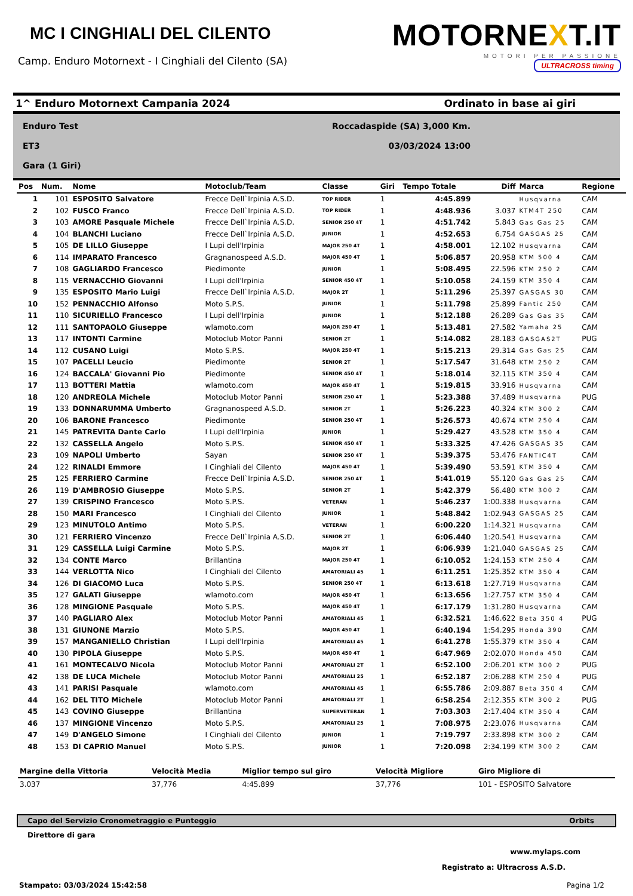MC I CINGHIALI DEL CILENTO
Camp. Enduro Motornext - I Cinghiali del Cilento (SA)
MOTORNEXT.IT
MOTORI PER PASSIONE
ULTRACROSS timing
1^ Enduro Motornext Campania 2024 Ordinato in base ai giri
Enduro Test
ET3
Gara (1 Giri)
Roccadaspide (SA) 3,000 Km.
03/03/2024 13:00
| Pos | Num. | Nome | Motoclub/Team | Classe | Giri | Tempo Totale | Diff | Marca | Regione |
| --- | --- | --- | --- | --- | --- | --- | --- | --- | --- |
| 1 | 101 | ESPOSITO Salvatore | Frecce Dell`Irpinia A.S.D. | TOP RIDER | 1 | 4:45.899 | | Husqvarna | CAM |
| 2 | 102 | FUSCO Franco | Frecce Dell`Irpinia A.S.D. | TOP RIDER | 1 | 4:48.936 | 3.037 | KTM4T 250 | CAM |
| 3 | 103 | AMORE Pasquale Michele | Frecce Dell`Irpinia A.S.D. | SENIOR 250 4T | 1 | 4:51.742 | 5.843 | Gas Gas 25 | CAM |
| 4 | 104 | BLANCHI Luciano | Frecce Dell`Irpinia A.S.D. | JUNIOR | 1 | 4:52.653 | 6.754 | GASGAS 25 | CAM |
| 5 | 105 | DE LILLO Giuseppe | I Lupi dell'Irpinia | MAJOR 250 4T | 1 | 4:58.001 | 12.102 | Husqvarna | CAM |
| 6 | 114 | IMPARATO Francesco | Gragnanospeed A.S.D. | MAJOR 450 4T | 1 | 5:06.857 | 20.958 | KTM 500 4 | CAM |
| 7 | 108 | GAGLIARDO Francesco | Piedimonte | JUNIOR | 1 | 5:08.495 | 22.596 | KTM 250 2 | CAM |
| 8 | 115 | VERNACCHIO Giovanni | I Lupi dell'Irpinia | SENIOR 450 4T | 1 | 5:10.058 | 24.159 | KTM 350 4 | CAM |
| 9 | 135 | ESPOSITO Mario Luigi | Frecce Dell`Irpinia A.S.D. | MAJOR 2T | 1 | 5:11.296 | 25.397 | GASGAS 30 | CAM |
| 10 | 152 | PENNACCHIO Alfonso | Moto S.P.S. | JUNIOR | 1 | 5:11.798 | 25.899 | Fantic 250 | CAM |
| 11 | 110 | SICURIELLO Francesco | I Lupi dell'Irpinia | JUNIOR | 1 | 5:12.188 | 26.289 | Gas Gas 35 | CAM |
| 12 | 111 | SANTOPAOLO Giuseppe | wlamoto.com | MAJOR 250 4T | 1 | 5:13.481 | 27.582 | Yamaha 25 | CAM |
| 13 | 117 | INTONTI Carmine | Motoclub Motor Panni | SENIOR 2T | 1 | 5:14.082 | 28.183 | GASGAS2T | PUG |
| 14 | 112 | CUSANO Luigi | Moto S.P.S. | MAJOR 250 4T | 1 | 5:15.213 | 29.314 | Gas Gas 25 | CAM |
| 15 | 107 | PACELLI Leucio | Piedimonte | SENIOR 2T | 1 | 5:17.547 | 31.648 | KTM 250 2 | CAM |
| 16 | 124 | BACCALA' Giovanni Pio | Piedimonte | SENIOR 450 4T | 1 | 5:18.014 | 32.115 | KTM 350 4 | CAM |
| 17 | 113 | BOTTERI Mattia | wlamoto.com | MAJOR 450 4T | 1 | 5:19.815 | 33.916 | Husqvarna | CAM |
| 18 | 120 | ANDREOLA Michele | Motoclub Motor Panni | SENIOR 250 4T | 1 | 5:23.388 | 37.489 | Husqvarna | PUG |
| 19 | 133 | DONNARUMMA Umberto | Gragnanospeed A.S.D. | SENIOR 2T | 1 | 5:26.223 | 40.324 | KTM 300 2 | CAM |
| 20 | 106 | BARONE Francesco | Piedimonte | SENIOR 250 4T | 1 | 5:26.573 | 40.674 | KTM 250 4 | CAM |
| 21 | 145 | PATREVITA Dante Carlo | I Lupi dell'Irpinia | JUNIOR | 1 | 5:29.427 | 43.528 | KTM 350 4 | CAM |
| 22 | 132 | CASSELLA Angelo | Moto S.P.S. | SENIOR 450 4T | 1 | 5:33.325 | 47.426 | GASGAS 35 | CAM |
| 23 | 109 | NAPOLI Umberto | Sayan | SENIOR 250 4T | 1 | 5:39.375 | 53.476 | FANTIC4T | CAM |
| 24 | 122 | RINALDI Emmore | I Cinghiali del Cilento | MAJOR 450 4T | 1 | 5:39.490 | 53.591 | KTM 350 4 | CAM |
| 25 | 125 | FERRIERO Carmine | Frecce Dell`Irpinia A.S.D. | SENIOR 250 4T | 1 | 5:41.019 | 55.120 | Gas Gas 25 | CAM |
| 26 | 119 | D'AMBROSIO Giuseppe | Moto S.P.S. | SENIOR 2T | 1 | 5:42.379 | 56.480 | KTM 300 2 | CAM |
| 27 | 139 | CRISPINO Francesco | Moto S.P.S. | VETERAN | 1 | 5:46.237 | 1:00.338 | Husqvarna | CAM |
| 28 | 150 | MARI Francesco | I Cinghiali del Cilento | JUNIOR | 1 | 5:48.842 | 1:02.943 | GASGAS 25 | CAM |
| 29 | 123 | MINUTOLO Antimo | Moto S.P.S. | VETERAN | 1 | 6:00.220 | 1:14.321 | Husqvarna | CAM |
| 30 | 121 | FERRIERO Vincenzo | Frecce Dell`Irpinia A.S.D. | SENIOR 2T | 1 | 6:06.440 | 1:20.541 | Husqvarna | CAM |
| 31 | 129 | CASSELLA Luigi Carmine | Moto S.P.S. | MAJOR 2T | 1 | 6:06.939 | 1:21.040 | GASGAS 25 | CAM |
| 32 | 134 | CONTE Marco | Brillantina | MAJOR 250 4T | 1 | 6:10.052 | 1:24.153 | KTM 250 4 | CAM |
| 33 | 144 | VERLOTTA Nico | I Cinghiali del Cilento | AMATORIALI 45 | 1 | 6:11.251 | 1:25.352 | KTM 350 4 | CAM |
| 34 | 126 | DI GIACOMO Luca | Moto S.P.S. | SENIOR 250 4T | 1 | 6:13.618 | 1:27.719 | Husqvarna | CAM |
| 35 | 127 | GALATI Giuseppe | wlamoto.com | MAJOR 450 4T | 1 | 6:13.656 | 1:27.757 | KTM 350 4 | CAM |
| 36 | 128 | MINGIONE Pasquale | Moto S.P.S. | MAJOR 450 4T | 1 | 6:17.179 | 1:31.280 | Husqvarna | CAM |
| 37 | 140 | PAGLIARO Alex | Motoclub Motor Panni | AMATORIALI 45 | 1 | 6:32.521 | 1:46.622 | Beta 350 4 | PUG |
| 38 | 131 | GIUNONE Marzio | Moto S.P.S. | MAJOR 450 4T | 1 | 6:40.194 | 1:54.295 | Honda 390 | CAM |
| 39 | 157 | MANGANIELLO Christian | I Lupi dell'Irpinia | AMATORIALI 45 | 1 | 6:41.278 | 1:55.379 | KTM 350 4 | CAM |
| 40 | 130 | PIPOLA Giuseppe | Moto S.P.S. | MAJOR 450 4T | 1 | 6:47.969 | 2:02.070 | Honda 450 | CAM |
| 41 | 161 | MONTECALVO Nicola | Motoclub Motor Panni | AMATORIALI 2T | 1 | 6:52.100 | 2:06.201 | KTM 300 2 | PUG |
| 42 | 138 | DE LUCA Michele | Motoclub Motor Panni | AMATORIALI 25 | 1 | 6:52.187 | 2:06.288 | KTM 250 4 | PUG |
| 43 | 141 | PARISI Pasquale | wlamoto.com | AMATORIALI 45 | 1 | 6:55.786 | 2:09.887 | Beta 350 4 | CAM |
| 44 | 162 | DEL TITO Michele | Motoclub Motor Panni | AMATORIALI 2T | 1 | 6:58.254 | 2:12.355 | KTM 300 2 | PUG |
| 45 | 143 | COVINO Giuseppe | Brillantina | SUPERVETERAN | 1 | 7:03.303 | 2:17.404 | KTM 350 4 | CAM |
| 46 | 137 | MINGIONE Vincenzo | Moto S.P.S. | AMATORIALI 25 | 1 | 7:08.975 | 2:23.076 | Husqvarna | CAM |
| 47 | 149 | D'ANGELO Simone | I Cinghiali del Cilento | JUNIOR | 1 | 7:19.797 | 2:33.898 | KTM 300 2 | CAM |
| 48 | 153 | DI CAPRIO Manuel | Moto S.P.S. | JUNIOR | 1 | 7:20.098 | 2:34.199 | KTM 300 2 | CAM |
| Margine della Vittoria | Velocità Media | Miglior tempo sul giro | Velocità Migliore | Giro Migliore di |
| --- | --- | --- | --- | --- |
| 3.037 | 37,776 | 4:45.899 | 37,776 | 101 - ESPOSITO Salvatore |
Capo del Servizio Cronometraggio e Punteggio Orbits
Direttore di gara
www.mylaps.com
Registrato a: Ultracross A.S.D.
Stampato: 03/03/2024 15:42:58 Pagina 1/2